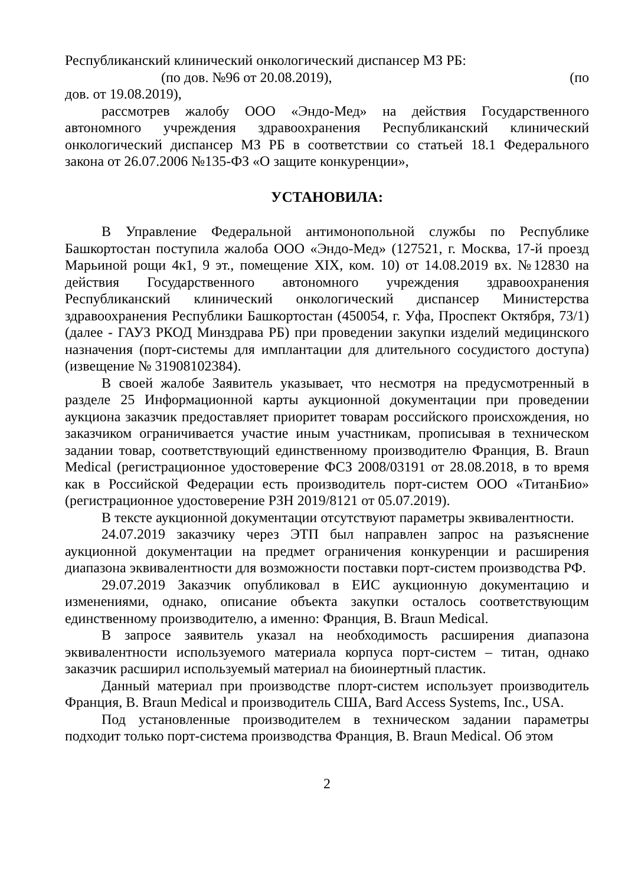Республиканский клинический онкологический диспансер МЗ РБ:
(по дов. №96 от 20.08.2019), (по
дов. от 19.08.2019),
рассмотрев жалобу ООО «Эндо-Мед» на действия Государственного автономного учреждения здравоохранения Республиканский клинический онкологический диспансер МЗ РБ в соответствии со статьей 18.1 Федерального закона от 26.07.2006 №135-ФЗ «О защите конкуренции»,
УСТАНОВИЛА:
В Управление Федеральной антимонопольной службы по Республике Башкортостан поступила жалоба ООО «Эндо-Мед» (127521, г. Москва, 17-й проезд Марьиной рощи 4к1, 9 эт., помещение XIX, ком. 10) от 14.08.2019 вх. №12830 на действия Государственного автономного учреждения здравоохранения Республиканский клинический онкологический диспансер Министерства здравоохранения Республики Башкортостан (450054, г. Уфа, Проспект Октября, 73/1) (далее - ГАУЗ РКОД Минздрава РБ) при проведении закупки изделий медицинского назначения (порт-системы для имплантации для длительного сосудистого доступа) (извещение № 31908102384).
В своей жалобе Заявитель указывает, что несмотря на предусмотренный в разделе 25 Информационной карты аукционной документации при проведении аукциона заказчик предоставляет приоритет товарам российского происхождения, но заказчиком ограничивается участие иным участникам, прописывая в техническом задании товар, соответствующий единственному производителю Франция, B. Braun Medical (регистрационное удостоверение ФСЗ 2008/03191 от 28.08.2018, в то время как в Российской Федерации есть производитель порт-систем ООО «ТитанБио» (регистрационное удостоверение РЗН 2019/8121 от 05.07.2019).
В тексте аукционной документации отсутствуют параметры эквивалентности.
24.07.2019 заказчику через ЭТП был направлен запрос на разъяснение аукционной документации на предмет ограничения конкуренции и расширения диапазона эквивалентности для возможности поставки порт-систем производства РФ.
29.07.2019 Заказчик опубликовал в ЕИС аукционную документацию и изменениями, однако, описание объекта закупки осталось соответствующим единственному производителю, а именно: Франция, B. Braun Medical.
В запросе заявитель указал на необходимость расширения диапазона эквивалентности используемого материала корпуса порт-систем – титан, однако заказчик расширил используемый материал на биоинертный пластик.
Данный материал при производстве плорт-систем использует производитель Франция, B. Braun Medical и производитель США, Bard Access Systems, Inc., USA.
Под установленные производителем в техническом задании параметры подходит только порт-система производства Франция, B. Braun Medical. Об этом
2